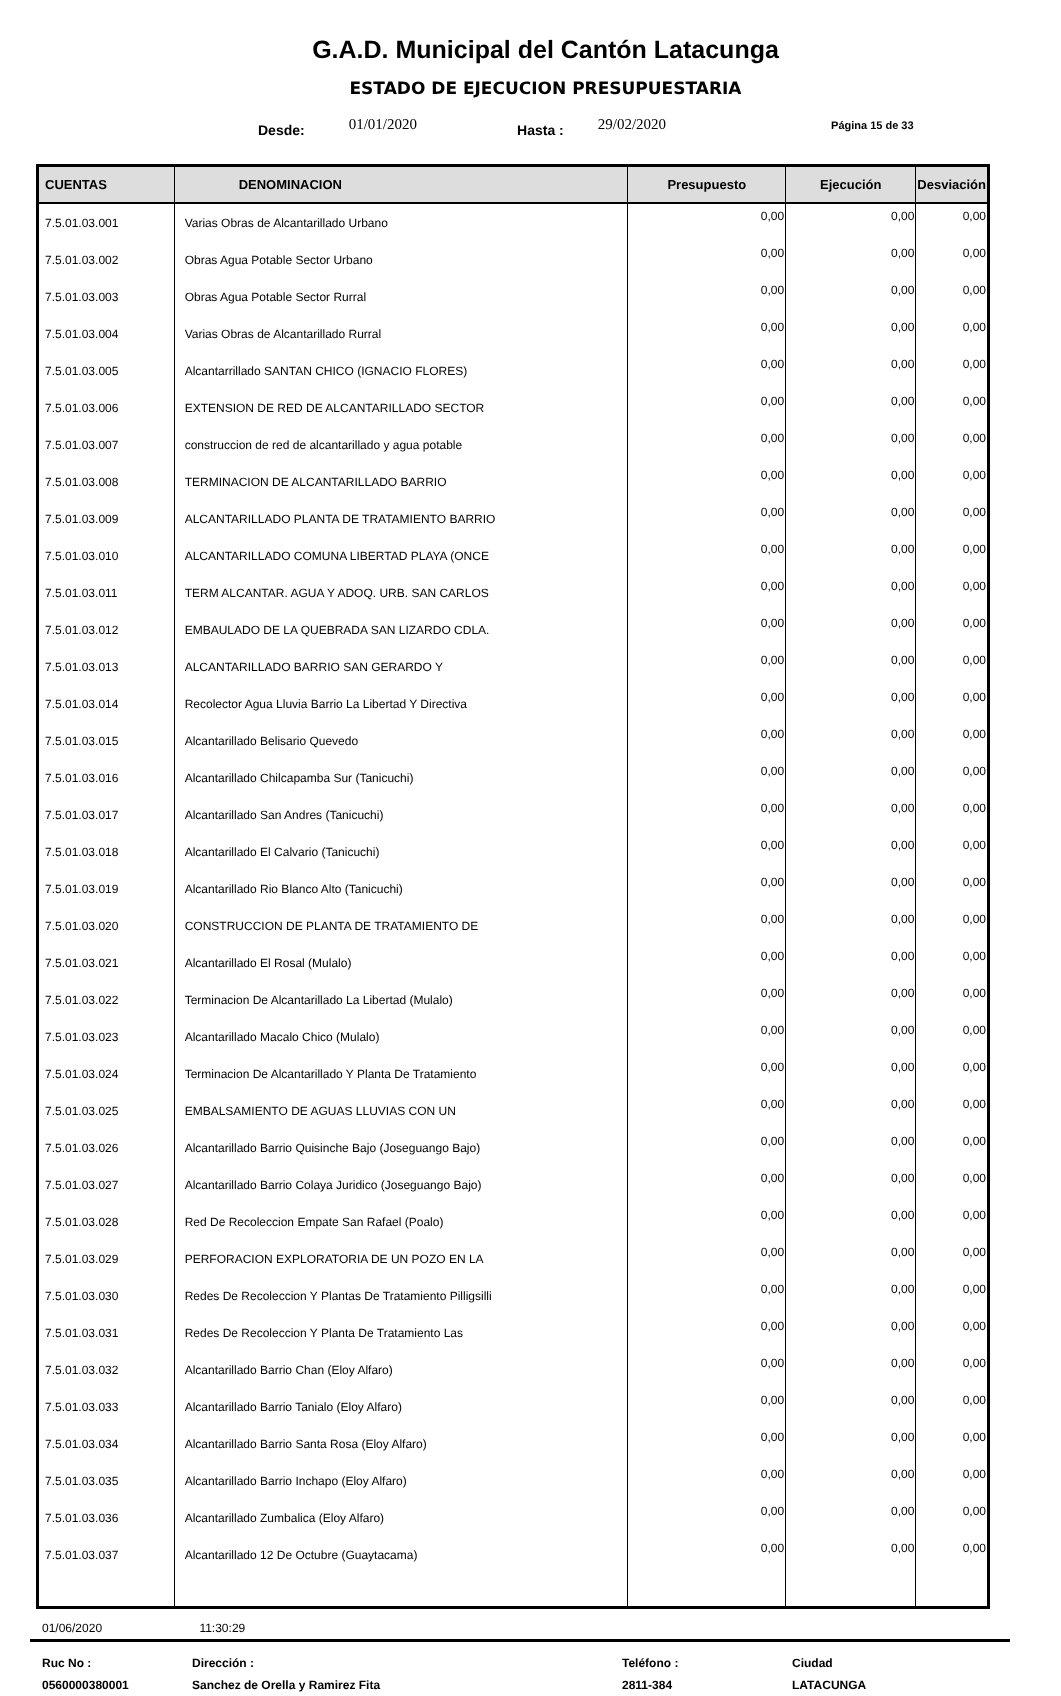G.A.D. Municipal del Cantón Latacunga
ESTADO DE EJECUCION PRESUPUESTARIA
Desde: 01/01/2020 Hasta : 29/02/2020 Página 15 de 33
| CUENTAS | DENOMINACION | Presupuesto | Ejecución | Desviación |
| --- | --- | --- | --- | --- |
| 7.5.01.03.001 | Varias Obras de Alcantarillado Urbano | 0,00 | 0,00 | 0,00 |
| 7.5.01.03.002 | Obras Agua Potable Sector Urbano | 0,00 | 0,00 | 0,00 |
| 7.5.01.03.003 | Obras Agua Potable Sector Rurral | 0,00 | 0,00 | 0,00 |
| 7.5.01.03.004 | Varias Obras de Alcantarillado Rurral | 0,00 | 0,00 | 0,00 |
| 7.5.01.03.005 | Alcantarrillado SANTAN CHICO (IGNACIO FLORES) | 0,00 | 0,00 | 0,00 |
| 7.5.01.03.006 | EXTENSION DE RED DE ALCANTARILLADO SECTOR | 0,00 | 0,00 | 0,00 |
| 7.5.01.03.007 | construccion de red de alcantarillado y agua potable | 0,00 | 0,00 | 0,00 |
| 7.5.01.03.008 | TERMINACION DE ALCANTARILLADO BARRIO | 0,00 | 0,00 | 0,00 |
| 7.5.01.03.009 | ALCANTARILLADO PLANTA DE TRATAMIENTO BARRIO | 0,00 | 0,00 | 0,00 |
| 7.5.01.03.010 | ALCANTARILLADO COMUNA LIBERTAD PLAYA (ONCE | 0,00 | 0,00 | 0,00 |
| 7.5.01.03.011 | TERM ALCANTAR. AGUA Y ADOQ. URB. SAN CARLOS | 0,00 | 0,00 | 0,00 |
| 7.5.01.03.012 | EMBAULADO DE LA QUEBRADA SAN LIZARDO CDLA. | 0,00 | 0,00 | 0,00 |
| 7.5.01.03.013 | ALCANTARILLADO BARRIO SAN GERARDO Y | 0,00 | 0,00 | 0,00 |
| 7.5.01.03.014 | Recolector Agua Lluvia Barrio La Libertad Y Directiva | 0,00 | 0,00 | 0,00 |
| 7.5.01.03.015 | Alcantarillado Belisario Quevedo | 0,00 | 0,00 | 0,00 |
| 7.5.01.03.016 | Alcantarillado Chilcapamba Sur (Tanicuchi) | 0,00 | 0,00 | 0,00 |
| 7.5.01.03.017 | Alcantarillado San Andres (Tanicuchi) | 0,00 | 0,00 | 0,00 |
| 7.5.01.03.018 | Alcantarillado El Calvario (Tanicuchi) | 0,00 | 0,00 | 0,00 |
| 7.5.01.03.019 | Alcantarillado Rio Blanco Alto (Tanicuchi) | 0,00 | 0,00 | 0,00 |
| 7.5.01.03.020 | CONSTRUCCION DE PLANTA DE TRATAMIENTO DE | 0,00 | 0,00 | 0,00 |
| 7.5.01.03.021 | Alcantarillado El Rosal (Mulalo) | 0,00 | 0,00 | 0,00 |
| 7.5.01.03.022 | Terminacion De Alcantarillado La Libertad (Mulalo) | 0,00 | 0,00 | 0,00 |
| 7.5.01.03.023 | Alcantarillado Macalo Chico (Mulalo) | 0,00 | 0,00 | 0,00 |
| 7.5.01.03.024 | Terminacion De Alcantarillado Y Planta De Tratamiento | 0,00 | 0,00 | 0,00 |
| 7.5.01.03.025 | EMBALSAMIENTO DE AGUAS LLUVIAS CON UN | 0,00 | 0,00 | 0,00 |
| 7.5.01.03.026 | Alcantarillado Barrio Quisinche Bajo (Joseguango Bajo) | 0,00 | 0,00 | 0,00 |
| 7.5.01.03.027 | Alcantarillado Barrio Colaya Juridico (Joseguango Bajo) | 0,00 | 0,00 | 0,00 |
| 7.5.01.03.028 | Red De Recoleccion Empate San Rafael (Poalo) | 0,00 | 0,00 | 0,00 |
| 7.5.01.03.029 | PERFORACION EXPLORATORIA DE UN POZO EN LA | 0,00 | 0,00 | 0,00 |
| 7.5.01.03.030 | Redes De Recoleccion Y Plantas De Tratamiento Pilligsilli | 0,00 | 0,00 | 0,00 |
| 7.5.01.03.031 | Redes De Recoleccion Y Planta De Tratamiento Las | 0,00 | 0,00 | 0,00 |
| 7.5.01.03.032 | Alcantarillado Barrio Chan (Eloy Alfaro) | 0,00 | 0,00 | 0,00 |
| 7.5.01.03.033 | Alcantarillado Barrio Tanialo (Eloy Alfaro) | 0,00 | 0,00 | 0,00 |
| 7.5.01.03.034 | Alcantarillado Barrio Santa Rosa (Eloy Alfaro) | 0,00 | 0,00 | 0,00 |
| 7.5.01.03.035 | Alcantarillado Barrio Inchapo (Eloy Alfaro) | 0,00 | 0,00 | 0,00 |
| 7.5.01.03.036 | Alcantarillado Zumbalica (Eloy Alfaro) | 0,00 | 0,00 | 0,00 |
| 7.5.01.03.037 | Alcantarillado 12 De Octubre (Guaytacama) | 0,00 | 0,00 | 0,00 |
01/06/2020 11:30:29
Ruc No :
Dirección :
Teléfono :
Ciudad
0560000380001
Sanchez de Orella y Ramirez Fita
2811-384
LATACUNGA